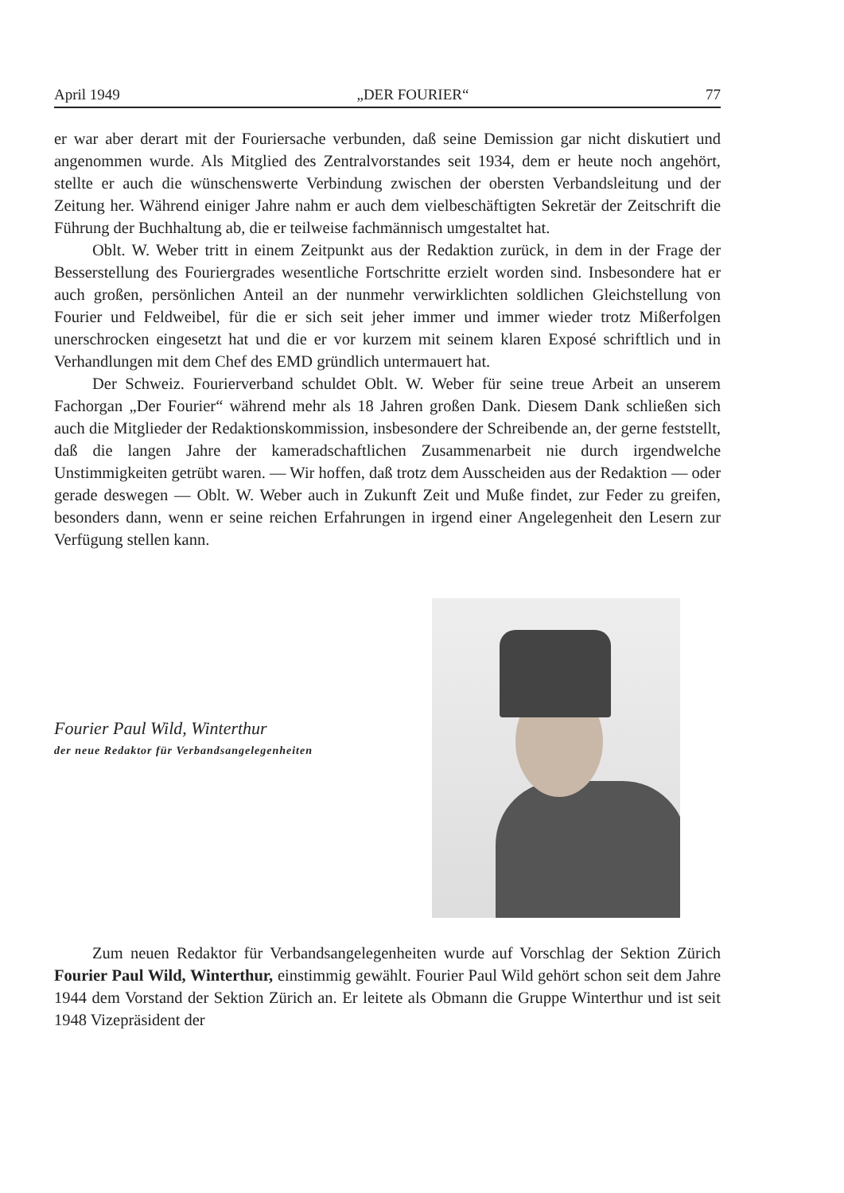April 1949 „DER FOURIER“77
er war aber derart mit der Fouriersache verbunden, daß seine Demission gar nicht diskutiert und angenommen wurde. Als Mitglied des Zentralvorstandes seit 1934, dem er heute noch angehört, stellte er auch die wünschenswerte Verbindung zwischen der obersten Verbandsleitung und der Zeitung her. Während einiger Jahre nahm er auch dem vielbeschäftigten Sekretär der Zeitschrift die Führung der Buchhaltung ab, die er teilweise fachmännisch umgestaltet hat.
Oblt. W. Weber tritt in einem Zeitpunkt aus der Redaktion zurück, in dem in der Frage der Besserstellung des Fouriergrades wesentliche Fortschritte erzielt worden sind. Insbesondere hat er auch großen, persönlichen Anteil an der nunmehr verwirklichten soldlichen Gleichstellung von Fourier und Feldweibel, für die er sich seit jeher immer und immer wieder trotz Mißerfolgen unerschrocken eingesetzt hat und die er vor kurzem mit seinem klaren Exposé schriftlich und in Verhandlungen mit dem Chef des EMD gründlich untermauert hat.
Der Schweiz. Fourierverband schuldet Oblt. W. Weber für seine treue Arbeit an unserem Fachorgan „Der Fourier“ während mehr als 18 Jahren großen Dank. Diesem Dank schließen sich auch die Mitglieder der Redaktionskommission, insbesondere der Schreibende an, der gerne feststellt, daß die langen Jahre der kameradschaftlichen Zusammenarbeit nie durch irgendwelche Unstimmigkeiten getrübt waren. — Wir hoffen, daß trotz dem Ausscheiden aus der Redaktion — oder gerade deswegen — Oblt. W. Weber auch in Zukunft Zeit und Muße findet, zur Feder zu greifen, besonders dann, wenn er seine reichen Erfahrungen in irgend einer Angelegenheit den Lesern zur Verfügung stellen kann.
Fourier Paul Wild, Winterthur
der neue Redaktor für Verbandsangelegenheiten
Zum neuen Redaktor für Verbandsangelegenheiten wurde auf Vorschlag der Sektion Zürich Fourier Paul Wild, Winterthur, einstimmig gewählt. Fourier Paul Wild gehört schon seit dem Jahre 1944 dem Vorstand der Sektion Zürich an. Er leitete als Obmann die Gruppe Winterthur und ist seit 1948 Vizepräsident der